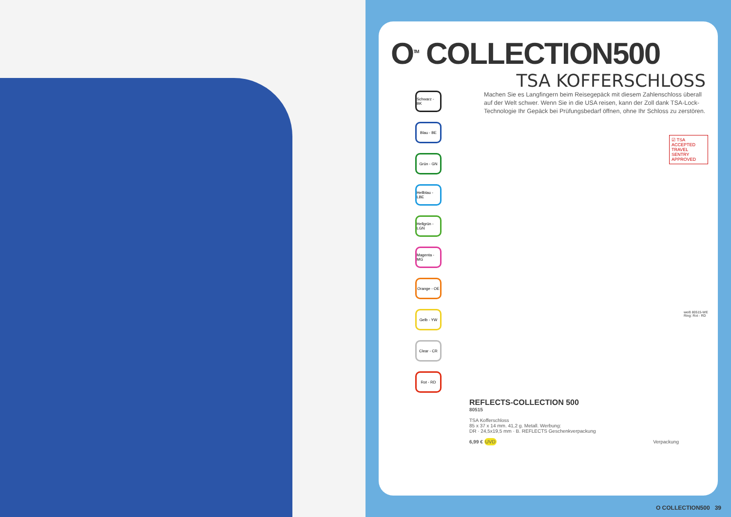O<sup>TM</sup> COLLECTION500
TSA KOFFERSCHLOSS
Schwarz - BK
Blau - BE
Grün - GN
Hellblau - LBE
Hellgrün - LGN
Magenta - MG
Orange - OE
Gelb - YW
Clear - CR
Rot - RD
Machen Sie es Langfingern beim Reisegepäck mit diesem Zahlenschloss überall auf der Welt schwer. Wenn Sie in die USA reisen, kann der Zoll dank TSA-Lock-Technologie Ihr Gepäck bei Prüfungsbedarf öffnen, ohne Ihr Schloss zu zerstören.
☑ TSA ACCEPTED TRAVEL SENTRY APPROVED
weiß 80515-WE
Ring: Rot - RD
REFLECTS-COLLECTION 500
80515
TSA Kofferschloss
85 x 37 x 14 mm. 41,2 g. Metall. Werbung:
DR · 24,5x19,5 mm · B. REFLECTS Geschenkverpackung
6,99 € UVD
Verpackung
O COLLECTION500 39